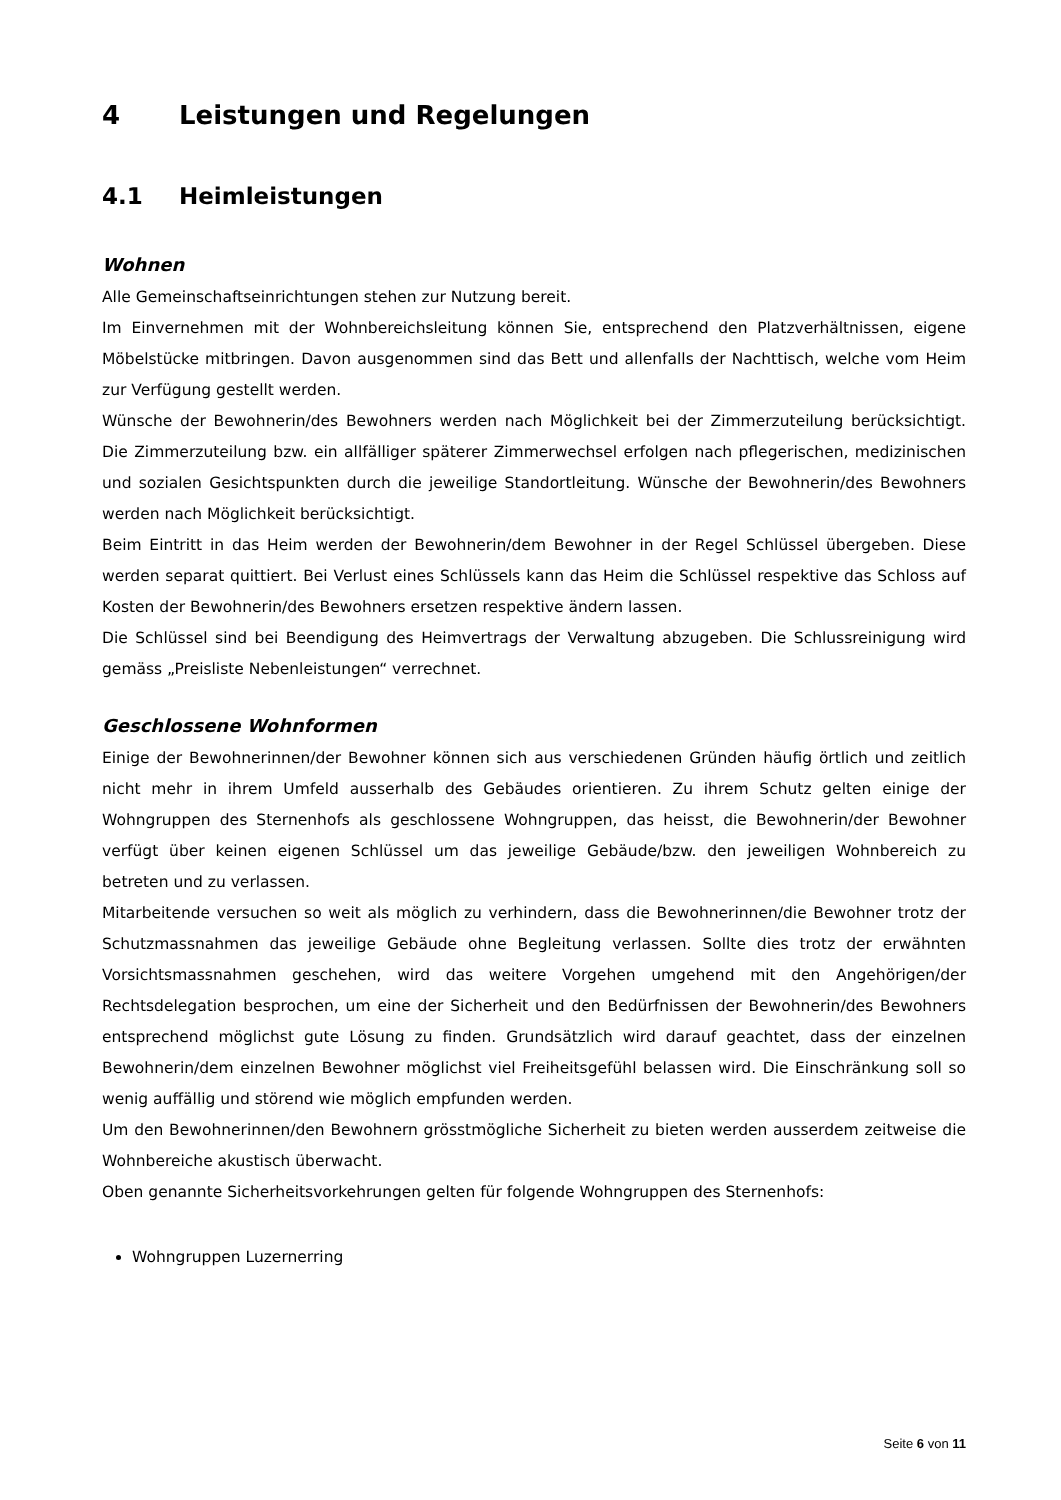4 Leistungen und Regelungen
4.1 Heimleistungen
Wohnen
Alle Gemeinschaftseinrichtungen stehen zur Nutzung bereit.
Im Einvernehmen mit der Wohnbereichsleitung können Sie, entsprechend den Platzverhältnissen, eigene Möbelstücke mitbringen. Davon ausgenommen sind das Bett und allenfalls der Nachttisch, welche vom Heim zur Verfügung gestellt werden.
Wünsche der Bewohnerin/des Bewohners werden nach Möglichkeit bei der Zimmerzuteilung berücksichtigt. Die Zimmerzuteilung bzw. ein allfälliger späterer Zimmerwechsel erfolgen nach pflegerischen, medizinischen und sozialen Gesichtspunkten durch die jeweilige Standortleitung. Wünsche der Bewohnerin/des Bewohners werden nach Möglichkeit berücksichtigt.
Beim Eintritt in das Heim werden der Bewohnerin/dem Bewohner in der Regel Schlüssel übergeben. Diese werden separat quittiert. Bei Verlust eines Schlüssels kann das Heim die Schlüssel respektive das Schloss auf Kosten der Bewohnerin/des Bewohners ersetzen respektive ändern lassen.
Die Schlüssel sind bei Beendigung des Heimvertrags der Verwaltung abzugeben. Die Schlussreinigung wird gemäss „Preisliste Nebenleistungen“ verrechnet.
Geschlossene Wohnformen
Einige der Bewohnerinnen/der Bewohner können sich aus verschiedenen Gründen häufig örtlich und zeitlich nicht mehr in ihrem Umfeld ausserhalb des Gebäudes orientieren. Zu ihrem Schutz gelten einige der Wohngruppen des Sternenhofs als geschlossene Wohngruppen, das heisst, die Bewohnerin/der Bewohner verfügt über keinen eigenen Schlüssel um das jeweilige Gebäude/bzw. den jeweiligen Wohnbereich zu betreten und zu verlassen.
Mitarbeitende versuchen so weit als möglich zu verhindern, dass die Bewohnerinnen/die Bewohner trotz der Schutzmassnahmen das jeweilige Gebäude ohne Begleitung verlassen. Sollte dies trotz der erwähnten Vorsichtsmassnahmen geschehen, wird das weitere Vorgehen umgehend mit den Angehörigen/der Rechtsdelegation besprochen, um eine der Sicherheit und den Bedürfnissen der Bewohnerin/des Bewohners entsprechend möglichst gute Lösung zu finden. Grundsätzlich wird darauf geachtet, dass der einzelnen Bewohnerin/dem einzelnen Bewohner möglichst viel Freiheitsgefühl belassen wird. Die Einschränkung soll so wenig auffällig und störend wie möglich empfunden werden.
Um den Bewohnerinnen/den Bewohnern grösstmögliche Sicherheit zu bieten werden ausserdem zeitweise die Wohnbereiche akustisch überwacht.
Oben genannte Sicherheitsvorkehrungen gelten für folgende Wohngruppen des Sternenhofs:
Wohngruppen Luzernerring
Seite 6 von 11